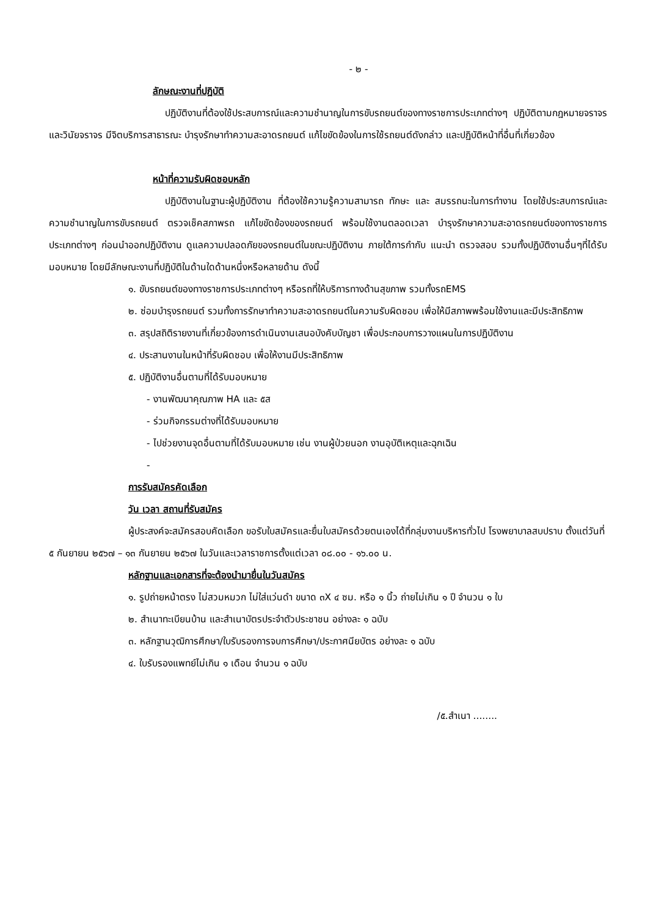- ๒ -
ลักษณะงานที่ปฏิบัติ
ปฏิบัติงานที่ต้องใช้ประสบการณ์และความชำนาญในการขับรถยนต์ของทางราชการประเภทต่างๆ ปฏิบัติตามกฎหมายจราจร และวินัยจราจร มีจิตบริการสาธารณะ บำรุงรักษาทำความสะอาดรถยนต์ แก้ไขขัดข้องในการใช้รถยนต์ดังกล่าว และปฏิบัติหน้าที่อื่นที่เกี่ยวข้อง
หน้าที่ความรับผิดชอบหลัก
ปฏิบัติงานในฐานะผู้ปฏิบัติงาน ที่ต้องใช้ความรู้ความสามารถ ทักษะ และ สมรรถนะในการทำงาน โดยใช้ประสบการณ์และความชำนาญในการขับรถยนต์ ตรวจเช็คสภาพรถ แก้ไขขัดข้องของรถยนต์ พร้อมใช้งานตลอดเวลา บำรุงรักษาความสะอาดรถยนต์ของทางราชการประเภทต่างๆ ก่อนนำออกปฏิบัติงาน ดูแลความปลอดภัยของรถยนต์ในขณะปฏิบัติงาน ภายใต้การกำกับ แนะนำ ตรวจสอบ รวมทั้งปฏิบัติงานอื่นๆที่ได้รับมอบหมาย โดยมีลักษณะงานที่ปฏิบัติในด้านใดด้านหนึ่งหรือหลายด้าน ดังนี้
๑. ขับรถยนต์ของทางราชการประเภทต่างๆ หรือรถที่ให้บริการทางด้านสุขภาพ รวมทั้งรถEMS
๒. ซ่อมบำรุงรถยนต์ รวมทั้งการรักษาทำความสะอาดรถยนต์ในความรับผิดชอบ เพื่อให้มีสภาพพร้อมใช้งานและมีประสิทธิภาพ
๓. สรุปสถิติรายงานที่เกี่ยวข้องการดำเนินงานเสนอบังคับบัญชา เพื่อประกอบการวางแผนในการปฏิบัติงาน
๔. ประสานงานในหน้าที่รับผิดชอบ เพื่อให้งานมีประสิทธิภาพ
๕. ปฏิบัติงานอื่นตามที่ได้รับมอบหมาย
- งานพัฒนาคุณภาพ HA และ ๕ส
- ร่วมกิจกรรมต่างที่ได้รับมอบหมาย
- ไปช่วยงานจุดอื่นตามที่ได้รับมอบหมาย เช่น งานผู้ป่วยนอก งานอุบัติเหตุและฉุกเฉิน
-
การรับสมัครคัดเลือก
วัน เวลา สถานที่รับสมัคร
ผู้ประสงค์จะสมัครสอบคัดเลือก ขอรับใบสมัครและยื่นใบสมัครด้วยตนเองได้ที่กลุ่มงานบริหารทั่วไป โรงพยาบาลสบปราบ ตั้งแต่วันที่ ๕ กันยายน ๒๕๖๗ – ๑๓ กันยายน ๒๕๖๗ ในวันและเวลาราชการตั้งแต่เวลา ๐๘.๐๐ - ๑๖.๐๐ น.
หลักฐานและเอกสารที่จะต้องนำมายื่นในวันสมัคร
๑. รูปถ่ายหน้าตรง ไม่สวมหมวก ไม่ใส่แว่นดำ ขนาด ๓X ๔ ซม. หรือ ๑ นิ้ว ถ่ายไม่เกิน ๑ ปี จำนวน ๑ ใบ
๒. สำเนาทะเบียนบ้าน และสำเนาบัตรประจำตัวประชาชน อย่างละ ๑ ฉบับ
๓. หลักฐานวุฒิการศึกษา/ใบรับรองการจบการศึกษา/ประกาศนียบัตร อย่างละ ๑ ฉบับ
๔. ใบรับรองแพทย์ไม่เกิน ๑ เดือน จำนวน ๑ ฉบับ
/๕.สำเนา ........